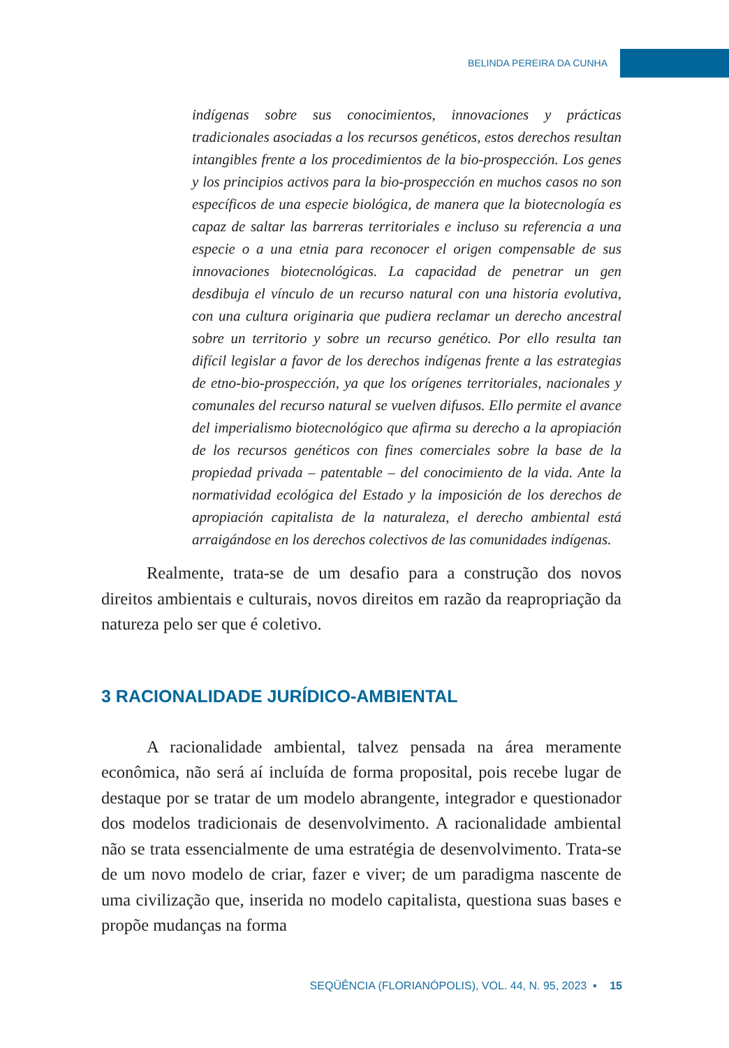BELINDA PEREIRA DA CUNHA
indígenas sobre sus conocimientos, innovaciones y prácticas tradicionales asociadas a los recursos genéticos, estos derechos resultan intangibles frente a los procedimientos de la bio-prospección. Los genes y los principios activos para la bio-prospección en muchos casos no son específicos de una especie biológica, de manera que la biotecnología es capaz de saltar las barreras territoriales e incluso su referencia a una especie o a una etnia para reconocer el origen compensable de sus innovaciones biotecnológicas. La capacidad de penetrar un gen desdibuja el vínculo de un recurso natural con una historia evolutiva, con una cultura originaria que pudiera reclamar un derecho ancestral sobre un territorio y sobre un recurso genético. Por ello resulta tan difícil legislar a favor de los derechos indígenas frente a las estrategias de etno-bio-prospección, ya que los orígenes territoriales, nacionales y comunales del recurso natural se vuelven difusos. Ello permite el avance del imperialismo biotecnológico que afirma su derecho a la apropiación de los recursos genéticos con fines comerciales sobre la base de la propiedad privada – patentable – del conocimiento de la vida. Ante la normatividad ecológica del Estado y la imposición de los derechos de apropiación capitalista de la naturaleza, el derecho ambiental está arraigándose en los derechos colectivos de las comunidades indígenas.
Realmente, trata-se de um desafio para a construção dos novos direitos ambientais e culturais, novos direitos em razão da reapropriação da natureza pelo ser que é coletivo.
3 RACIONALIDADE JURÍDICO-AMBIENTAL
A racionalidade ambiental, talvez pensada na área meramente econômica, não será aí incluída de forma proposital, pois recebe lugar de destaque por se tratar de um modelo abrangente, integrador e questionador dos modelos tradicionais de desenvolvimento. A racionalidade ambiental não se trata essencialmente de uma estratégia de desenvolvimento. Trata-se de um novo modelo de criar, fazer e viver; de um paradigma nascente de uma civilização que, inserida no modelo capitalista, questiona suas bases e propõe mudanças na forma
SEQÜÊNCIA (FLORIANÓPOLIS), VOL. 44, N. 95, 2023 ▪ 15